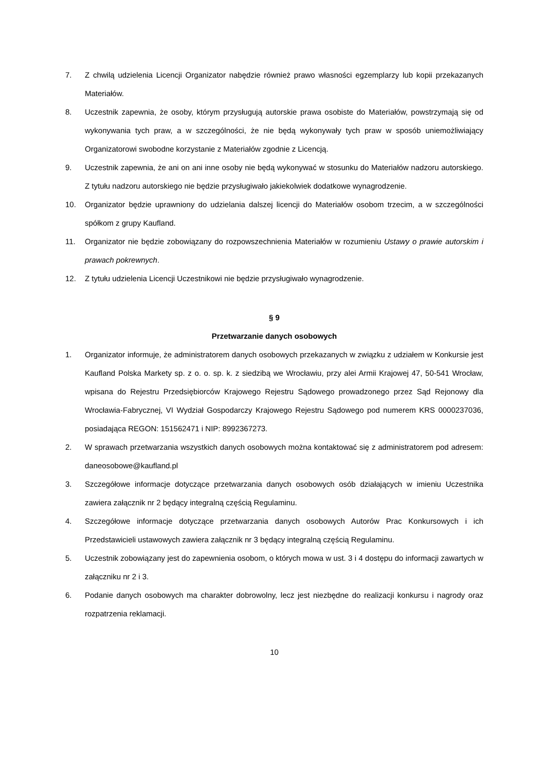7. Z chwilą udzielenia Licencji Organizator nabędzie również prawo własności egzemplarzy lub kopii przekazanych Materiałów.
8. Uczestnik zapewnia, że osoby, którym przysługują autorskie prawa osobiste do Materiałów, powstrzymają się od wykonywania tych praw, a w szczególności, że nie będą wykonywały tych praw w sposób uniemożliwiający Organizatorowi swobodne korzystanie z Materiałów zgodnie z Licencją.
9. Uczestnik zapewnia, że ani on ani inne osoby nie będą wykonywać w stosunku do Materiałów nadzoru autorskiego. Z tytułu nadzoru autorskiego nie będzie przysługiwało jakiekolwiek dodatkowe wynagrodzenie.
10. Organizator będzie uprawniony do udzielania dalszej licencji do Materiałów osobom trzecim, a w szczególności spółkom z grupy Kaufland.
11. Organizator nie będzie zobowiązany do rozpowszechnienia Materiałów w rozumieniu Ustawy o prawie autorskim i prawach pokrewnych.
12. Z tytułu udzielenia Licencji Uczestnikowi nie będzie przysługiwało wynagrodzenie.
§ 9
Przetwarzanie danych osobowych
1. Organizator informuje, że administratorem danych osobowych przekazanych w związku z udziałem w Konkursie jest Kaufland Polska Markety sp. z o. o. sp. k. z siedzibą we Wrocławiu, przy alei Armii Krajowej 47, 50-541 Wrocław, wpisana do Rejestru Przedsiębiorców Krajowego Rejestru Sądowego prowadzonego przez Sąd Rejonowy dla Wrocławia-Fabrycznej, VI Wydział Gospodarczy Krajowego Rejestru Sądowego pod numerem KRS 0000237036, posiadająca REGON: 151562471 i NIP: 8992367273.
2. W sprawach przetwarzania wszystkich danych osobowych można kontaktować się z administratorem pod adresem: daneosobowe@kaufland.pl
3. Szczegółowe informacje dotyczące przetwarzania danych osobowych osób działających w imieniu Uczestnika zawiera załącznik nr 2 będący integralną częścią Regulaminu.
4. Szczegółowe informacje dotyczące przetwarzania danych osobowych Autorów Prac Konkursowych i ich Przedstawicieli ustawowych zawiera załącznik nr 3 będący integralną częścią Regulaminu.
5. Uczestnik zobowiązany jest do zapewnienia osobom, o których mowa w ust. 3 i 4 dostępu do informacji zawartych w załączniku nr 2 i 3.
6. Podanie danych osobowych ma charakter dobrowolny, lecz jest niezbędne do realizacji konkursu i nagrody oraz rozpatrzenia reklamacji.
10